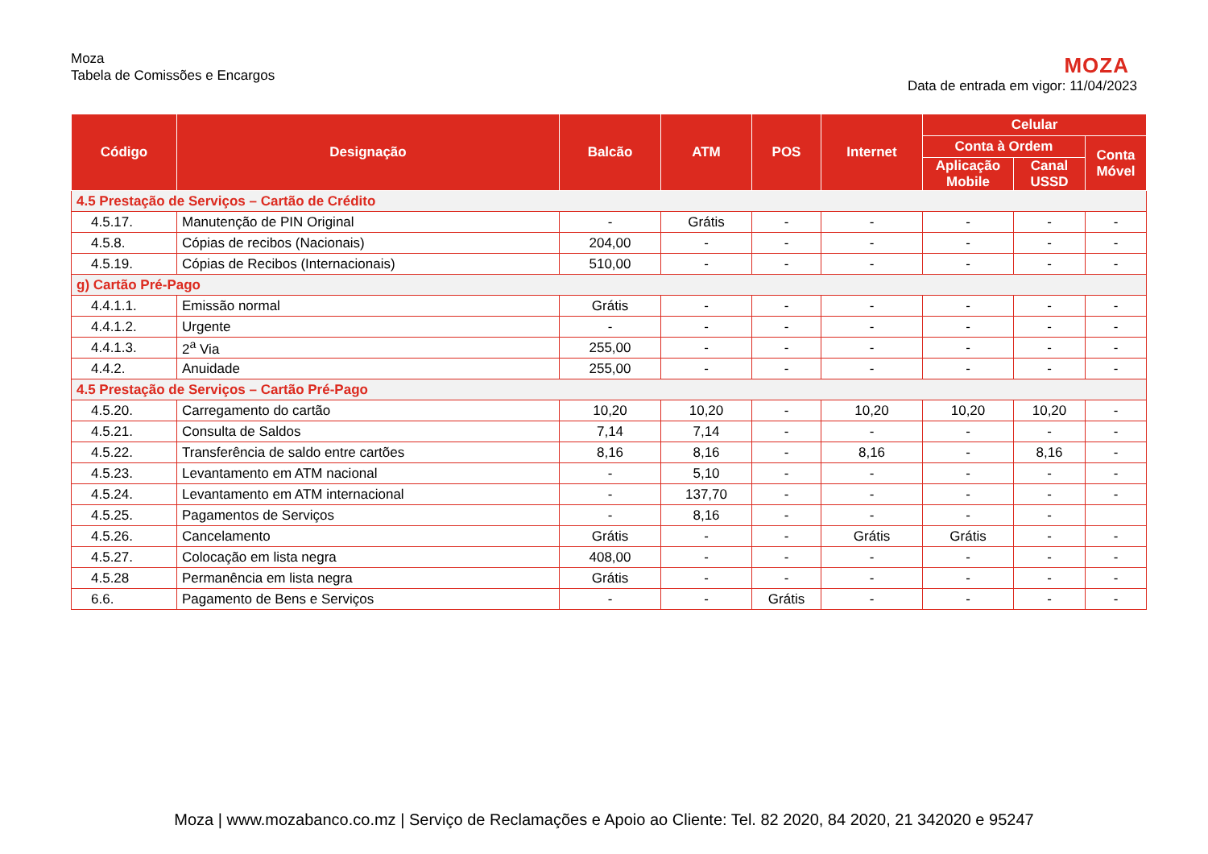Moza
Tabela de Comissões e Encargos
MOZA
Data de entrada em vigor: 11/04/2023
| Código | Designação | Balcão | ATM | POS | Internet | Celular | | |
| --- | --- | --- | --- | --- | --- | --- | --- | --- |
| | | | | | | Conta à Ordem | | Conta Móvel |
| | | | | | | Aplicação Mobile | Canal USSD | |
| 4.5 Prestação de Serviços – Cartão de Crédito | | | | | | | | |
| 4.5.17. | Manutenção de PIN Original | - | Grátis | - | - | - | - | - |
| 4.5.8. | Cópias de recibos (Nacionais) | 204,00 | - | - | - | - | - | - |
| 4.5.19. | Cópias de Recibos (Internacionais) | 510,00 | - | - | - | - | - | - |
| g) Cartão Pré-Pago | | | | | | | | |
| 4.4.1.1. | Emissão normal | Grátis | - | - | - | - | - | - |
| 4.4.1.2. | Urgente | - | - | - | - | - | - | - |
| 4.4.1.3. | 2<sup>a</sup> Via | 255,00 | - | - | - | - | - | - |
| 4.4.2. | Anuidade | 255,00 | - | - | - | - | - | - |
| 4.5 Prestação de Serviços – Cartão Pré-Pago | | | | | | | | |
| 4.5.20. | Carregamento do cartão | 10,20 | 10,20 | - | 10,20 | 10,20 | 10,20 | - |
| 4.5.21. | Consulta de Saldos | 7,14 | 7,14 | - | - | - | - | - |
| 4.5.22. | Transferência de saldo entre cartões | 8,16 | 8,16 | - | 8,16 | - | 8,16 | - |
| 4.5.23. | Levantamento em ATM nacional | - | 5,10 | - | - | - | - | - |
| 4.5.24. | Levantamento em ATM internacional | - | 137,70 | - | - | - | - | - |
| 4.5.25. | Pagamentos de Serviços | - | 8,16 | - | - | - | - | |
| 4.5.26. | Cancelamento | Grátis | - | - | Grátis | Grátis | - | - |
| 4.5.27. | Colocação em lista negra | 408,00 | - | - | - | - | - | - |
| 4.5.28 | Permanência em lista negra | Grátis | - | - | - | - | - | - |
| 6.6. | Pagamento de Bens e Serviços | - | - | Grátis | - | - | - | - |
Moza | www.mozabanco.co.mz | Serviço de Reclamações e Apoio ao Cliente: Tel. 82 2020, 84 2020, 21 342020 e 95247